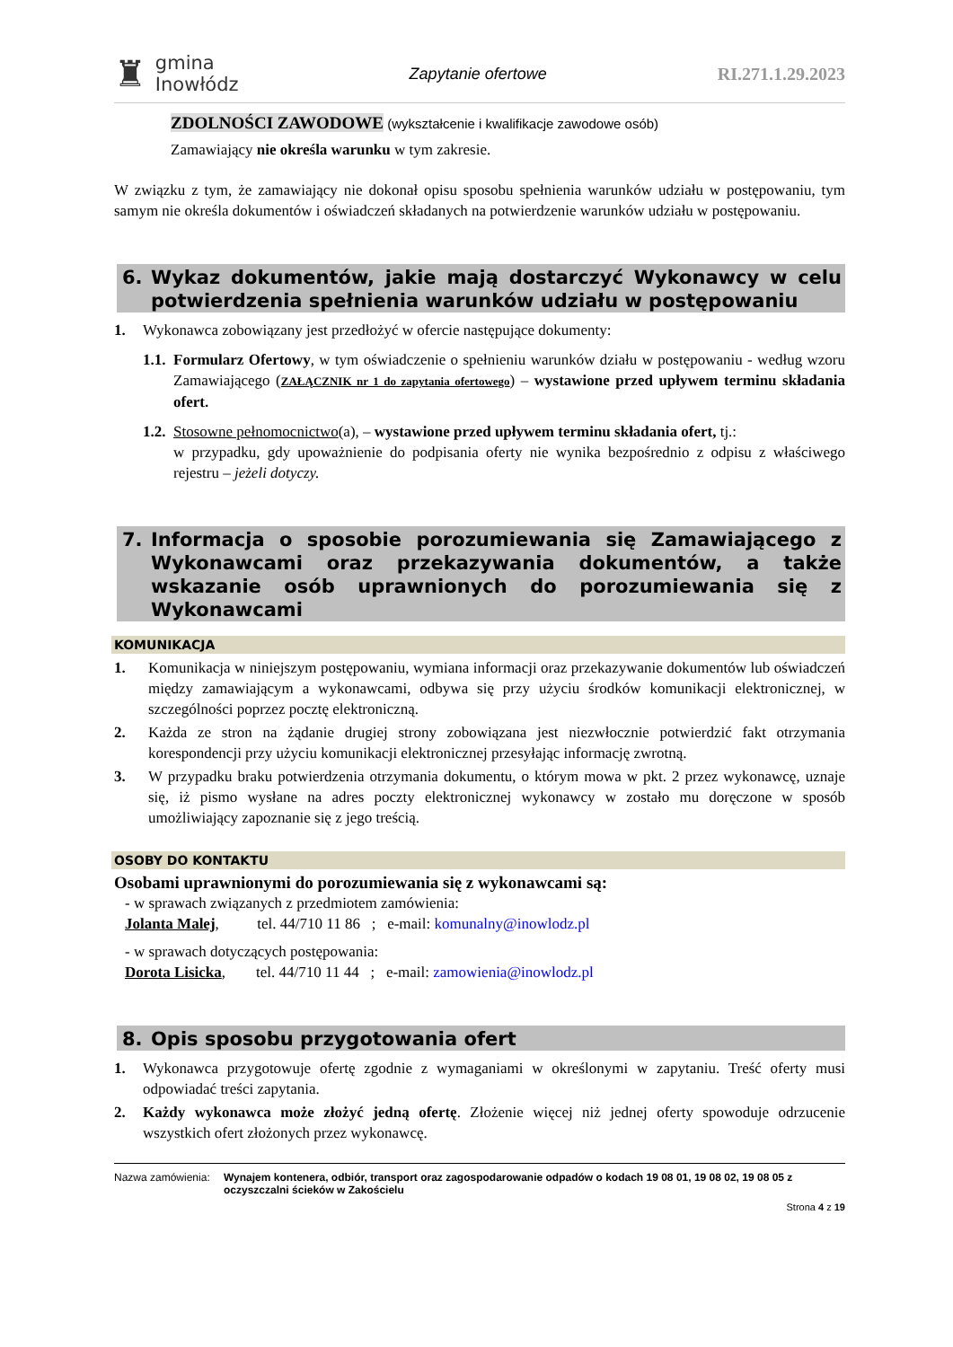♜ gmina
Inowłódz
Zapytanie ofertowe RI.271.1.29.2023
ZDOLNOŚCI ZAWODOWE (wykształcenie i kwalifikacje zawodowe osób)
Zamawiający nie określa warunku w tym zakresie.
W związku z tym, że zamawiający nie dokonał opisu sposobu spełnienia warunków udziału w postępowaniu, tym samym nie określa dokumentów i oświadczeń składanych na potwierdzenie warunków udziału w postępowaniu.
6. Wykaz dokumentów, jakie mają dostarczyć Wykonawcy w celu potwierdzenia spełnienia warunków udziału w postępowaniu
1. Wykonawca zobowiązany jest przedłożyć w ofercie następujące dokumenty:
1.1.
Formularz Ofertowy, w tym oświadczenie o spełnieniu warunków działu w postępowaniu - według wzoru Zamawiającego (ZAŁĄCZNIK nr 1 do zapytania ofertowego) – wystawione przed upływem terminu składania ofert.
1.2.
Stosowne pełnomocnictwo(a), – wystawione przed upływem terminu składania ofert, tj.:
w przypadku, gdy upoważnienie do podpisania oferty nie wynika bezpośrednio z odpisu z właściwego rejestru – jeżeli dotyczy.
7. Informacja o sposobie porozumiewania się Zamawiającego z Wykonawcami oraz przekazywania dokumentów, a także wskazanie osób uprawnionych do porozumiewania się z Wykonawcami
KOMUNIKACJA
1. Komunikacja w niniejszym postępowaniu, wymiana informacji oraz przekazywanie dokumentów lub oświadczeń między zamawiającym a wykonawcami, odbywa się przy użyciu środków komunikacji elektronicznej, w szczególności poprzez pocztę elektroniczną.
2. Każda ze stron na żądanie drugiej strony zobowiązana jest niezwłocznie potwierdzić fakt otrzymania korespondencji przy użyciu komunikacji elektronicznej przesyłając informację zwrotną.
3. W przypadku braku potwierdzenia otrzymania dokumentu, o którym mowa w pkt. 2 przez wykonawcę, uznaje się, iż pismo wysłane na adres poczty elektronicznej wykonawcy w zostało mu doręczone w sposób umożliwiający zapoznanie się z jego treścią.
OSOBY DO KONTAKTU
Osobami uprawnionymi do porozumiewania się z wykonawcami są:
- w sprawach związanych z przedmiotem zamówienia:
Jolanta Malej, tel. 44/710 11 86 ; e-mail: komunalny@inowlodz.pl
- w sprawach dotyczących postępowania:
Dorota Lisicka, tel. 44/710 11 44 ; e-mail: zamowienia@inowlodz.pl
8. Opis sposobu przygotowania ofert
1. Wykonawca przygotowuje ofertę zgodnie z wymaganiami w określonymi w zapytaniu. Treść oferty musi odpowiadać treści zapytania.
2. Każdy wykonawca może złożyć jedną ofertę. Złożenie więcej niż jednej oferty spowoduje odrzucenie wszystkich ofert złożonych przez wykonawcę.
Nazwa zamówienia: Wynajem kontenera, odbiór, transport oraz zagospodarowanie odpadów o kodach 19 08 01, 19 08 02, 19 08 05 z oczyszczalni ścieków w Zakościelu
Strona 4 z 19